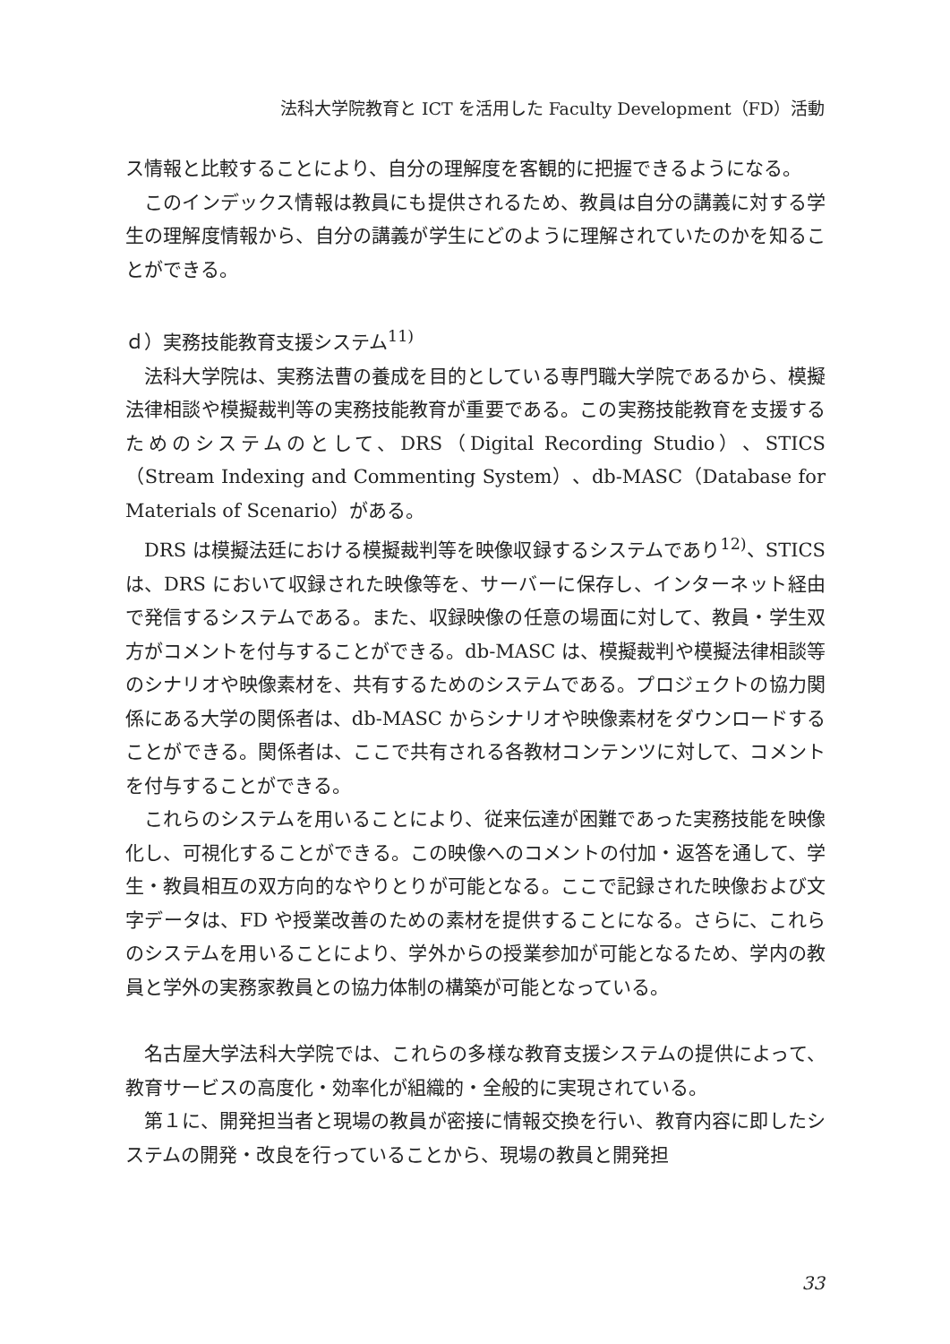法科大学院教育と ICT を活用した Faculty Development（FD）活動
ス情報と比較することにより、自分の理解度を客観的に把握できるようになる。
このインデックス情報は教員にも提供されるため、教員は自分の講義に対する学生の理解度情報から、自分の講義が学生にどのように理解されていたのかを知ることができる。
ｄ）実務技能教育支援システム<sup>11)</sup>
法科大学院は、実務法曹の養成を目的としている専門職大学院であるから、模擬法律相談や模擬裁判等の実務技能教育が重要である。この実務技能教育を支援するためのシステムのとして、DRS（Digital Recording Studio）、STICS（Stream Indexing and Commenting System）、db-MASC（Database for Materials of Scenario）がある。
DRS は模擬法廷における模擬裁判等を映像収録するシステムであり<sup>12)</sup>、STICS は、DRS において収録された映像等を、サーバーに保存し、インターネット経由で発信するシステムである。また、収録映像の任意の場面に対して、教員・学生双方がコメントを付与することができる。db-MASC は、模擬裁判や模擬法律相談等のシナリオや映像素材を、共有するためのシステムである。プロジェクトの協力関係にある大学の関係者は、db-MASC からシナリオや映像素材をダウンロードすることができる。関係者は、ここで共有される各教材コンテンツに対して、コメントを付与することができる。
これらのシステムを用いることにより、従来伝達が困難であった実務技能を映像化し、可視化することができる。この映像へのコメントの付加・返答を通して、学生・教員相互の双方向的なやりとりが可能となる。ここで記録された映像および文字データは、FD や授業改善のための素材を提供することになる。さらに、これらのシステムを用いることにより、学外からの授業参加が可能となるため、学内の教員と学外の実務家教員との協力体制の構築が可能となっている。
名古屋大学法科大学院では、これらの多様な教育支援システムの提供によって、教育サービスの高度化・効率化が組織的・全般的に実現されている。
第１に、開発担当者と現場の教員が密接に情報交換を行い、教育内容に即したシステムの開発・改良を行っていることから、現場の教員と開発担
33